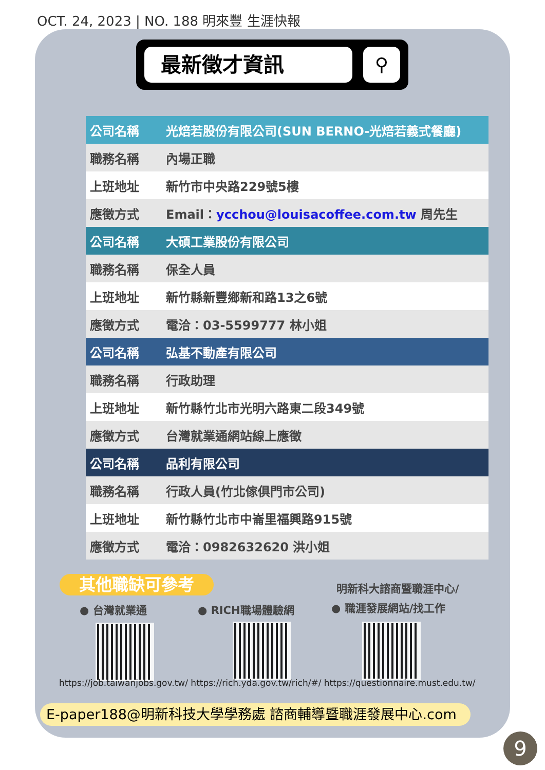OCT. 24, 2023 | NO. 188 明來豐 生涯快報
最新徵才資訊 ⚲
| 公司名稱 | 光焙若股份有限公司(SUN BERNO-光焙若義式餐廳) |
| 職務名稱 | 內場正職 |
| 上班地址 | 新竹市中央路229號5樓 |
| 應徵方式 | Email： ycchou@louisacoffee.com.tw 周先生 |
| 公司名稱 | 大碩工業股份有限公司 |
| 職務名稱 | 保全人員 |
| 上班地址 | 新竹縣新豐鄉新和路13之6號 |
| 應徵方式 | 電洽：03-5599777 林小姐 |
| 公司名稱 | 弘基不動產有限公司 |
| 職務名稱 | 行政助理 |
| 上班地址 | 新竹縣竹北市光明六路東二段349號 |
| 應徵方式 | 台灣就業通網站線上應徵 |
| 公司名稱 | 品利有限公司 |
| 職務名稱 | 行政人員(竹北傢俱門市公司) |
| 上班地址 | 新竹縣竹北市中崙里福興路915號 |
| 應徵方式 | 電洽：0982632620 洪小姐 |
其他職缺可參考 明新科大諮商暨職涯中心/
● 台灣就業通 ● RICH職場體驗網 ● 職涯發展網站/找工作
https://job.taiwanjobs.gov.tw/ https://rich.yda.gov.tw/rich/#/ https://questionnaire.must.edu.tw/
E-paper188@明新科技大學學務處 諮商輔導暨職涯發展中心.com
9